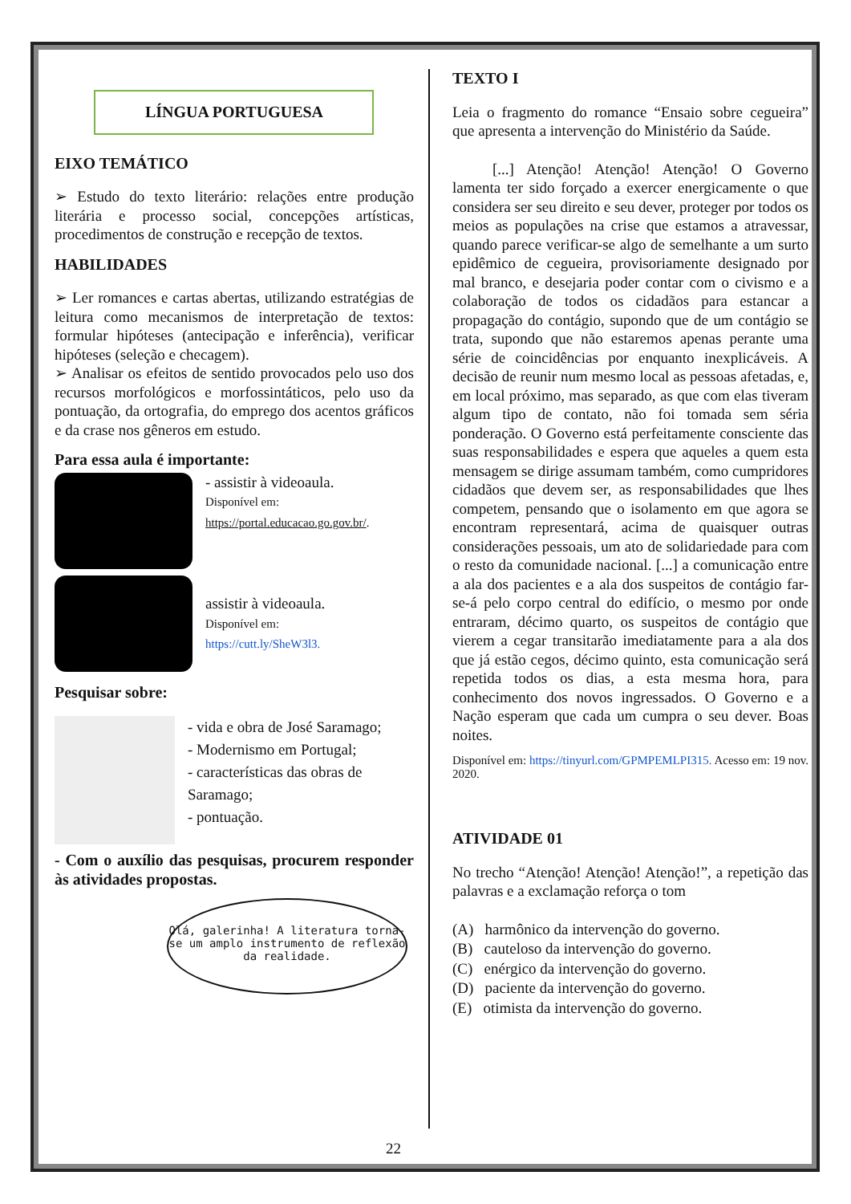LÍNGUA PORTUGUESA
EIXO TEMÁTICO
➢ Estudo do texto literário: relações entre produção literária e processo social, concepções artísticas, procedimentos de construção e recepção de textos.
HABILIDADES
➢ Ler romances e cartas abertas, utilizando estratégias de leitura como mecanismos de interpretação de textos: formular hipóteses (antecipação e inferência), verificar hipóteses (seleção e checagem).
➢ Analisar os efeitos de sentido provocados pelo uso dos recursos morfológicos e morfossintáticos, pelo uso da pontuação, da ortografia, do emprego dos acentos gráficos e da crase nos gêneros em estudo.
Para essa aula é importante:
- assistir à videoaula.
Disponível em:
https://portal.educacao.go.gov.br/.
assistir à videoaula.
Disponível em:
https://cutt.ly/SheW3l3.
Pesquisar sobre:
- vida e obra de José Saramago;
- Modernismo em Portugal;
- características das obras de Saramago;
- pontuação.
- Com o auxílio das pesquisas, procurem responder às atividades propostas.
Olá, galerinha! A literatura torna-se um amplo instrumento de reflexão da realidade.
TEXTO I
Leia o fragmento do romance “Ensaio sobre cegueira” que apresenta a intervenção do Ministério da Saúde.
[...] Atenção! Atenção! Atenção! O Governo lamenta ter sido forçado a exercer energicamente o que considera ser seu direito e seu dever, proteger por todos os meios as populações na crise que estamos a atravessar, quando parece verificar-se algo de semelhante a um surto epidêmico de cegueira, provisoriamente designado por mal branco, e desejaria poder contar com o civismo e a colaboração de todos os cidadãos para estancar a propagação do contágio, supondo que de um contágio se trata, supondo que não estaremos apenas perante uma série de coincidências por enquanto inexplicáveis. A decisão de reunir num mesmo local as pessoas afetadas, e, em local próximo, mas separado, as que com elas tiveram algum tipo de contato, não foi tomada sem séria ponderação. O Governo está perfeitamente consciente das suas responsabilidades e espera que aqueles a quem esta mensagem se dirige assumam também, como cumpridores cidadãos que devem ser, as responsabilidades que lhes competem, pensando que o isolamento em que agora se encontram representará, acima de quaisquer outras considerações pessoais, um ato de solidariedade para com o resto da comunidade nacional. [...] a comunicação entre a ala dos pacientes e a ala dos suspeitos de contágio far-se-á pelo corpo central do edifício, o mesmo por onde entraram, décimo quarto, os suspeitos de contágio que vierem a cegar transitarão imediatamente para a ala dos que já estão cegos, décimo quinto, esta comunicação será repetida todos os dias, a esta mesma hora, para conhecimento dos novos ingressados. O Governo e a Nação esperam que cada um cumpra o seu dever. Boas noites.
Disponível em: https://tinyurl.com/GPMPEMLPI315. Acesso em: 19 nov. 2020.
ATIVIDADE 01
No trecho “Atenção! Atenção! Atenção!”, a repetição das palavras e a exclamação reforça o tom
(A) harmônico da intervenção do governo.
(B) cauteloso da intervenção do governo.
(C) enérgico da intervenção do governo.
(D) paciente da intervenção do governo.
(E) otimista da intervenção do governo.
22